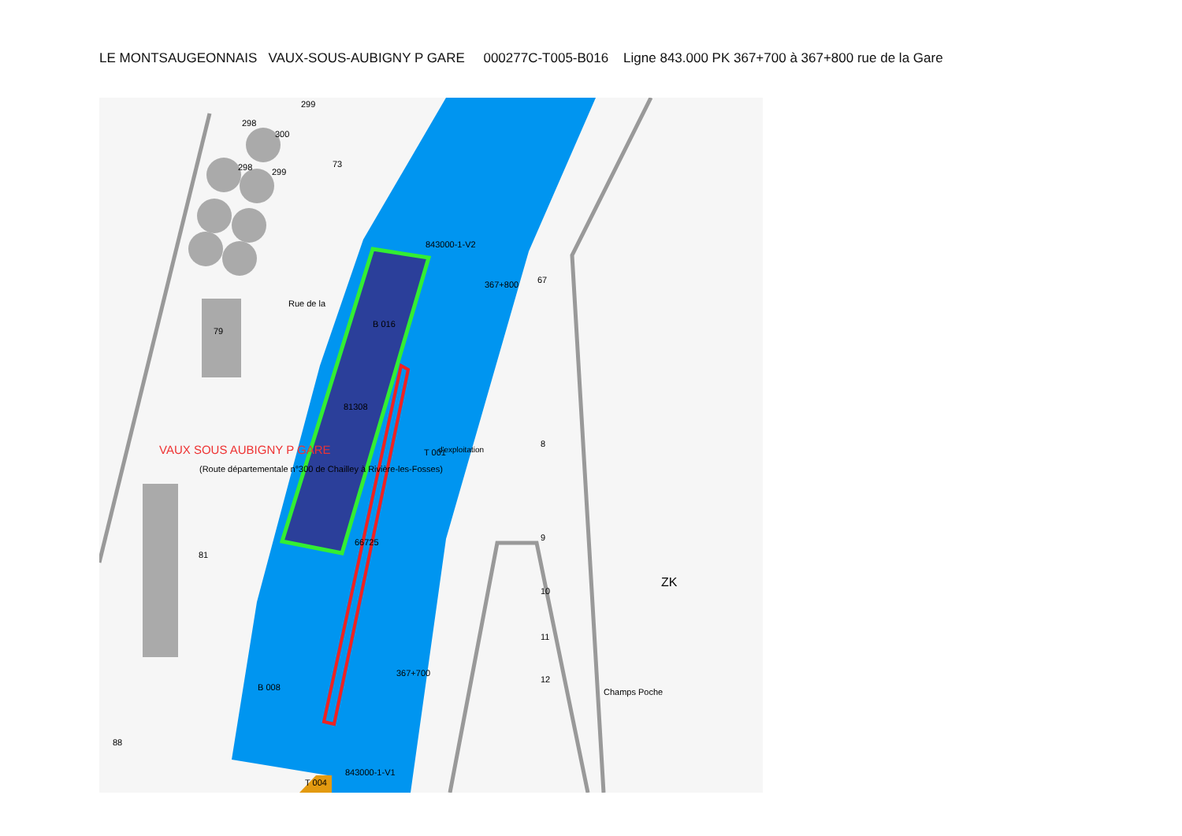LE MONTSAUGEONNAIS VAUX-SOUS-AUBIGNY P GARE 000277C-T005-B016 Ligne 843.000 PK 367+700 à 367+800 rue de la Gare
299
298
300
298
299
73
79
367+800
T 001
367+700
81
8
9
10
11
12
88
T 004
Champs Poche
ZK
81308
66725
B 016
B 008
67
d'exploitation
843000-1-V2
843000-1-V1
Rue de la
(Route départementale n°300 de Chailley à Rivière-les-Fosses)
VAUX SOUS AUBIGNY P GARE